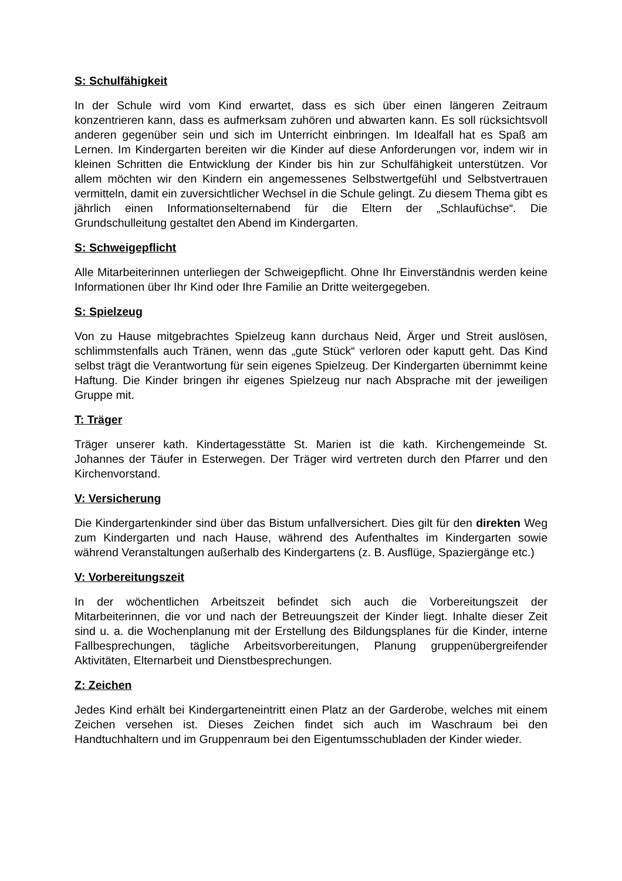S: Schulfähigkeit
In der Schule wird vom Kind erwartet, dass es sich über einen längeren Zeitraum konzentrieren kann, dass es aufmerksam zuhören und abwarten kann. Es soll rücksichtsvoll anderen gegenüber sein und sich im Unterricht einbringen. Im Idealfall hat es Spaß am Lernen. Im Kindergarten bereiten wir die Kinder auf diese Anforderungen vor, indem wir in kleinen Schritten die Entwicklung der Kinder bis hin zur Schulfähigkeit unterstützen. Vor allem möchten wir den Kindern ein angemessenes Selbstwertgefühl und Selbstvertrauen vermitteln, damit ein zuversichtlicher Wechsel in die Schule gelingt. Zu diesem Thema gibt es jährlich einen Informationselternabend für die Eltern der „Schlaufüchse“. Die Grundschulleitung gestaltet den Abend im Kindergarten.
S: Schweigepflicht
Alle Mitarbeiterinnen unterliegen der Schweigepflicht. Ohne Ihr Einverständnis werden keine Informationen über Ihr Kind oder Ihre Familie an Dritte weitergegeben.
S: Spielzeug
Von zu Hause mitgebrachtes Spielzeug kann durchaus Neid, Ärger und Streit auslösen, schlimmstenfalls auch Tränen, wenn das „gute Stück“ verloren oder kaputt geht. Das Kind selbst trägt die Verantwortung für sein eigenes Spielzeug. Der Kindergarten übernimmt keine Haftung. Die Kinder bringen ihr eigenes Spielzeug nur nach Absprache mit der jeweiligen Gruppe mit.
T: Träger
Träger unserer kath. Kindertagesstätte St. Marien ist die kath. Kirchengemeinde St. Johannes der Täufer in Esterwegen. Der Träger wird vertreten durch den Pfarrer und den Kirchenvorstand.
V: Versicherung
Die Kindergartenkinder sind über das Bistum unfallversichert. Dies gilt für den direkten Weg zum Kindergarten und nach Hause, während des Aufenthaltes im Kindergarten sowie während Veranstaltungen außerhalb des Kindergartens (z. B. Ausflüge, Spaziergänge etc.)
V: Vorbereitungszeit
In der wöchentlichen Arbeitszeit befindet sich auch die Vorbereitungszeit der Mitarbeiterinnen, die vor und nach der Betreuungszeit der Kinder liegt. Inhalte dieser Zeit sind u. a. die Wochenplanung mit der Erstellung des Bildungsplanes für die Kinder, interne Fallbesprechungen, tägliche Arbeitsvorbereitungen, Planung gruppenübergreifender Aktivitäten, Elternarbeit und Dienstbesprechungen.
Z: Zeichen
Jedes Kind erhält bei Kindergarteneintritt einen Platz an der Garderobe, welches mit einem Zeichen versehen ist. Dieses Zeichen findet sich auch im Waschraum bei den Handtuchhaltern und im Gruppenraum bei den Eigentumsschubladen der Kinder wieder.